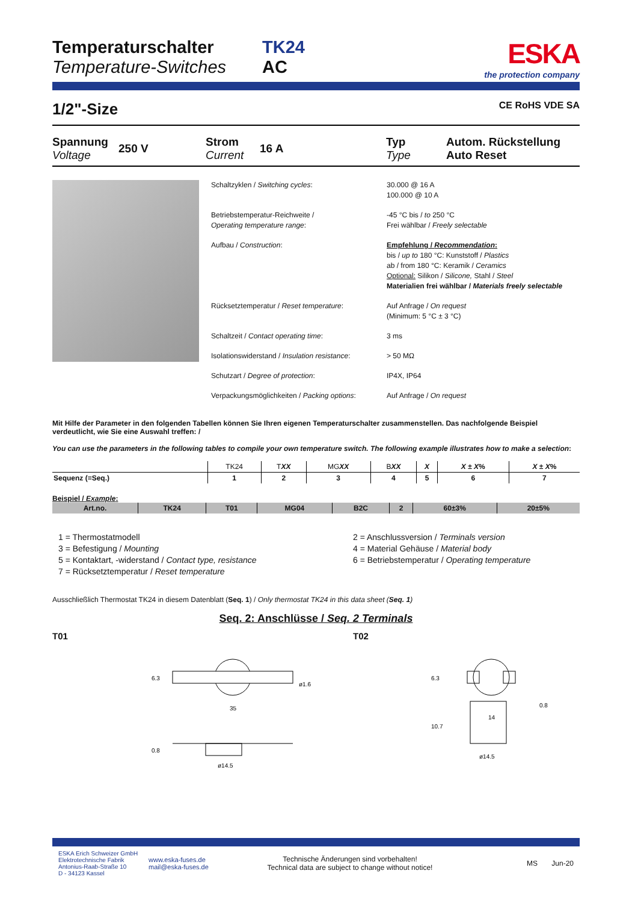Temperaturschalter
Temperature-Switches
TK24
AC
ESKA
the protection company
1/2"-Size CE RoHS VDE SA
Spannung 250 V Strom 16 A Typ Autom. Rückstellung Voltage Current Type Auto Reset
Schaltzyklen / Switching cycles: 30.000 @ 16 A
100.000 @ 10 A
Betriebstemperatur-Reichweite /
Operating temperature range: -45 °C bis / to 250 °C
Frei wählbar / Freely selectable
Aufbau / Construction: Empfehlung / Recommendation:
bis / up to 180 °C: Kunststoff / Plastics
ab / from 180 °C: Keramik / Ceramics
Optional: Silikon / Silicone, Stahl / Steel
Materialien frei wählbar / Materials freely selectable
Rücksetztemperatur / Reset temperature: Auf Anfrage / On request
(Minimum: 5 °C ± 3 °C)
Schaltzeit / Contact operating time: 3 ms
Isolationswiderstand / Insulation resistance: > 50 MΩ
Schutzart / Degree of protection: IP4X, IP64
Verpackungsmöglichkeiten / Packing options: Auf Anfrage / On request
Mit Hilfe der Parameter in den folgenden Tabellen können Sie Ihren eigenen Temperaturschalter zusammenstellen. Das nachfolgende Beispiel verdeutlicht, wie Sie eine Auswahl treffen: /
You can use the parameters in the following tables to compile your own temperature switch. The following example illustrates how to make a selection:
| | TK24 | T XX | MG XX | B XX | X | X ± X % | X ± X % |
| Sequenz (=Seq.) | 1 | 2 | 3 | 4 | 5 | 6 | 7 |
Beispiel / Example:
| Art.no. | TK24 | T01 | MG04 | B2C | 2 | 60±3% | 20±5% |
1 = Thermostatmodell 2 = Anschlussversion / Terminals version 3 = Befestigung / Mounting 4 = Material Gehäuse / Material body 5 = Kontaktart, -widerstand / Contact type, resistance 6 = Betriebstemperatur / Operating temperature 7 = Rücksetztemperatur / Reset temperature
Ausschließlich Thermostat TK24 in diesem Datenblatt (Seq. 1) / Only thermostat TK24 in this data sheet (Seq. 1)
Seq. 2: Anschlüsse / Seq. 2 Terminals
T01
35
ø1.6
6.3
ø14.5
0.8
T02
6.3
14
0.8
10.7
ø14.5
ESKA Erich Schweizer GmbH
Elektrotechnische Fabrik
Antonius-Raab-Straße 10
D - 34123 Kassel
www.eska-fuses.de
mail@eska-fuses.de
Technische Änderungen sind vorbehalten!
Technical data are subject to change without notice!
MS Jun-20